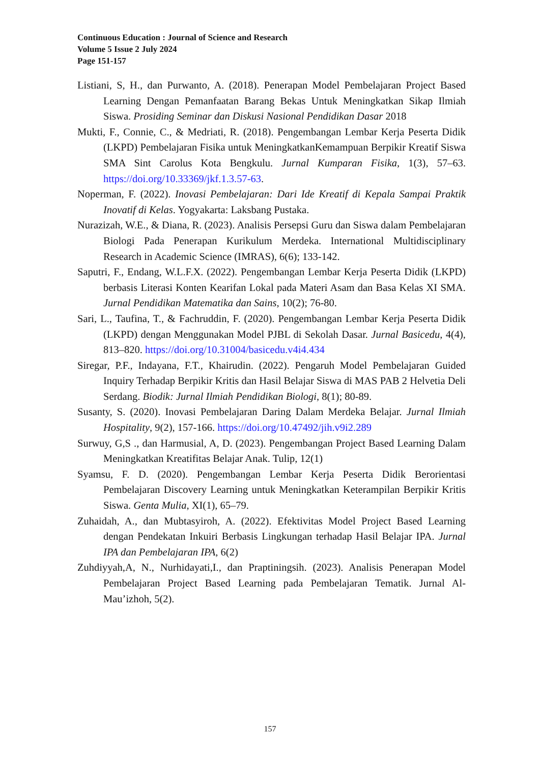Continuous Education : Journal of Science and Research
Volume 5 Issue 2 July 2024
Page 151-157
Listiani, S, H., dan Purwanto, A. (2018). Penerapan Model Pembelajaran Project Based Learning Dengan Pemanfaatan Barang Bekas Untuk Meningkatkan Sikap Ilmiah Siswa. Prosiding Seminar dan Diskusi Nasional Pendidikan Dasar 2018
Mukti, F., Connie, C., & Medriati, R. (2018). Pengembangan Lembar Kerja Peserta Didik (LKPD) Pembelajaran Fisika untuk MeningkatkanKemampuan Berpikir Kreatif Siswa SMA Sint Carolus Kota Bengkulu. Jurnal Kumparan Fisika, 1(3), 57–63. https://doi.org/10.33369/jkf.1.3.57-63.
Noperman, F. (2022). Inovasi Pembelajaran: Dari Ide Kreatif di Kepala Sampai Praktik Inovatif di Kelas. Yogyakarta: Laksbang Pustaka.
Nurazizah, W.E., & Diana, R. (2023). Analisis Persepsi Guru dan Siswa dalam Pembelajaran Biologi Pada Penerapan Kurikulum Merdeka. International Multidisciplinary Research in Academic Science (IMRAS), 6(6); 133-142.
Saputri, F., Endang, W.L.F.X. (2022). Pengembangan Lembar Kerja Peserta Didik (LKPD) berbasis Literasi Konten Kearifan Lokal pada Materi Asam dan Basa Kelas XI SMA. Jurnal Pendidikan Matematika dan Sains, 10(2); 76-80.
Sari, L., Taufina, T., & Fachruddin, F. (2020). Pengembangan Lembar Kerja Peserta Didik (LKPD) dengan Menggunakan Model PJBL di Sekolah Dasar. Jurnal Basicedu, 4(4), 813–820. https://doi.org/10.31004/basicedu.v4i4.434
Siregar, P.F., Indayana, F.T., Khairudin. (2022). Pengaruh Model Pembelajaran Guided Inquiry Terhadap Berpikir Kritis dan Hasil Belajar Siswa di MAS PAB 2 Helvetia Deli Serdang. Biodik: Jurnal Ilmiah Pendidikan Biologi, 8(1); 80-89.
Susanty, S. (2020). Inovasi Pembelajaran Daring Dalam Merdeka Belajar. Jurnal Ilmiah Hospitality, 9(2), 157-166. https://doi.org/10.47492/jih.v9i2.289
Surwuy, G,S ., dan Harmusial, A, D. (2023). Pengembangan Project Based Learning Dalam Meningkatkan Kreatifitas Belajar Anak. Tulip, 12(1)
Syamsu, F. D. (2020). Pengembangan Lembar Kerja Peserta Didik Berorientasi Pembelajaran Discovery Learning untuk Meningkatkan Keterampilan Berpikir Kritis Siswa. Genta Mulia, XI(1), 65–79.
Zuhaidah, A., dan Mubtasyiroh, A. (2022). Efektivitas Model Project Based Learning dengan Pendekatan Inkuiri Berbasis Lingkungan terhadap Hasil Belajar IPA. Jurnal IPA dan Pembelajaran IPA, 6(2)
Zuhdiyyah,A, N., Nurhidayati,I., dan Praptiningsih. (2023). Analisis Penerapan Model Pembelajaran Project Based Learning pada Pembelajaran Tematik. Jurnal Al-Mau’izhoh, 5(2).
157